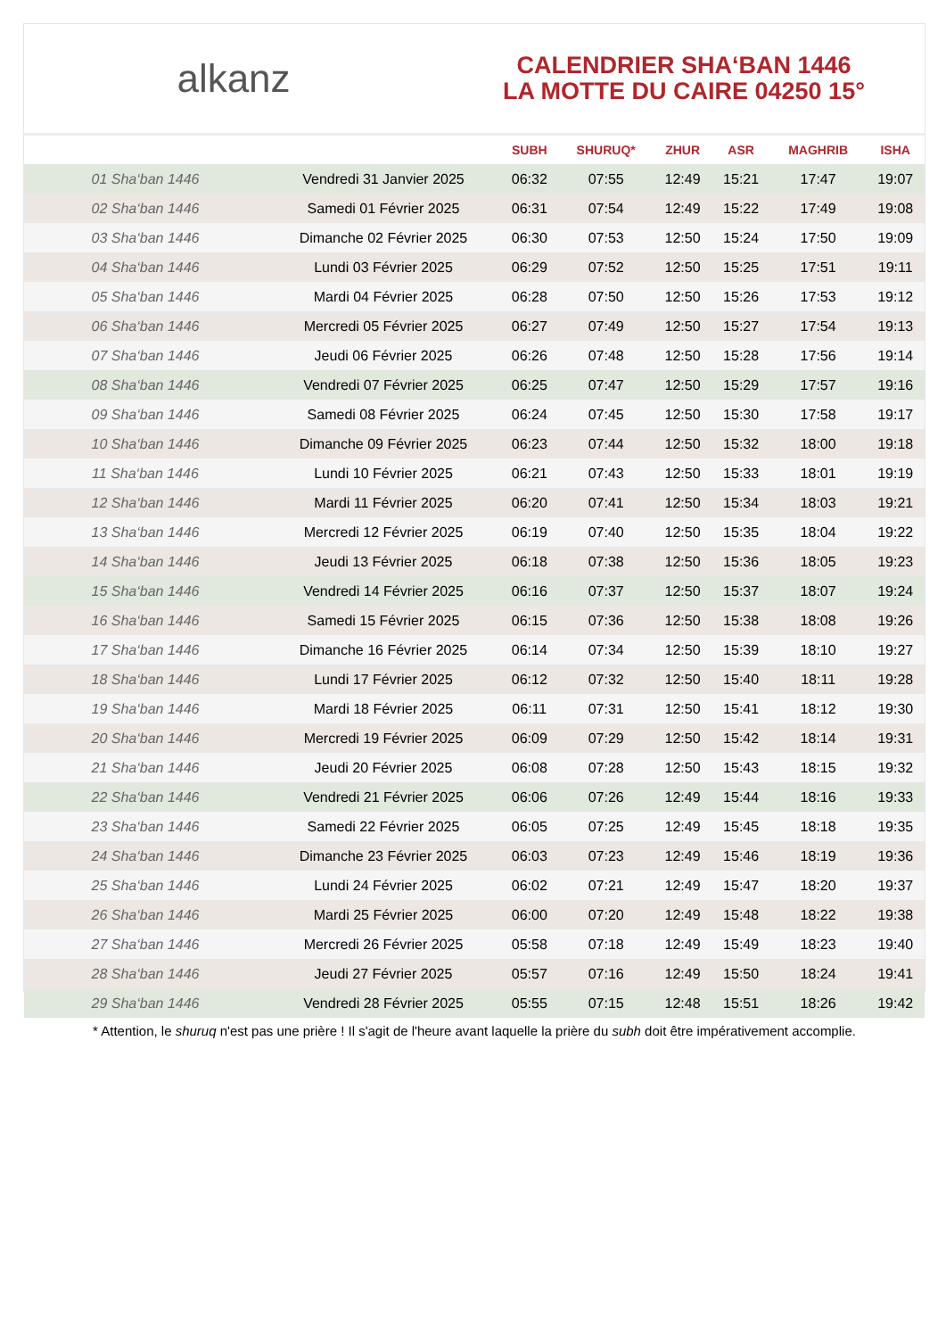alkanz
CALENDRIER SHA‘BAN 1446
LA MOTTE DU CAIRE 04250 15°
| | | SUBH | SHURUQ* | ZHUR | ASR | MAGHRIB | ISHA |
| --- | --- | --- | --- | --- | --- | --- | --- |
| 01 Sha‘ban 1446 | Vendredi 31 Janvier 2025 | 06:32 | 07:55 | 12:49 | 15:21 | 17:47 | 19:07 |
| 02 Sha‘ban 1446 | Samedi 01 Février 2025 | 06:31 | 07:54 | 12:49 | 15:22 | 17:49 | 19:08 |
| 03 Sha‘ban 1446 | Dimanche 02 Février 2025 | 06:30 | 07:53 | 12:50 | 15:24 | 17:50 | 19:09 |
| 04 Sha‘ban 1446 | Lundi 03 Février 2025 | 06:29 | 07:52 | 12:50 | 15:25 | 17:51 | 19:11 |
| 05 Sha‘ban 1446 | Mardi 04 Février 2025 | 06:28 | 07:50 | 12:50 | 15:26 | 17:53 | 19:12 |
| 06 Sha‘ban 1446 | Mercredi 05 Février 2025 | 06:27 | 07:49 | 12:50 | 15:27 | 17:54 | 19:13 |
| 07 Sha‘ban 1446 | Jeudi 06 Février 2025 | 06:26 | 07:48 | 12:50 | 15:28 | 17:56 | 19:14 |
| 08 Sha‘ban 1446 | Vendredi 07 Février 2025 | 06:25 | 07:47 | 12:50 | 15:29 | 17:57 | 19:16 |
| 09 Sha‘ban 1446 | Samedi 08 Février 2025 | 06:24 | 07:45 | 12:50 | 15:30 | 17:58 | 19:17 |
| 10 Sha‘ban 1446 | Dimanche 09 Février 2025 | 06:23 | 07:44 | 12:50 | 15:32 | 18:00 | 19:18 |
| 11 Sha‘ban 1446 | Lundi 10 Février 2025 | 06:21 | 07:43 | 12:50 | 15:33 | 18:01 | 19:19 |
| 12 Sha‘ban 1446 | Mardi 11 Février 2025 | 06:20 | 07:41 | 12:50 | 15:34 | 18:03 | 19:21 |
| 13 Sha‘ban 1446 | Mercredi 12 Février 2025 | 06:19 | 07:40 | 12:50 | 15:35 | 18:04 | 19:22 |
| 14 Sha‘ban 1446 | Jeudi 13 Février 2025 | 06:18 | 07:38 | 12:50 | 15:36 | 18:05 | 19:23 |
| 15 Sha‘ban 1446 | Vendredi 14 Février 2025 | 06:16 | 07:37 | 12:50 | 15:37 | 18:07 | 19:24 |
| 16 Sha‘ban 1446 | Samedi 15 Février 2025 | 06:15 | 07:36 | 12:50 | 15:38 | 18:08 | 19:26 |
| 17 Sha‘ban 1446 | Dimanche 16 Février 2025 | 06:14 | 07:34 | 12:50 | 15:39 | 18:10 | 19:27 |
| 18 Sha‘ban 1446 | Lundi 17 Février 2025 | 06:12 | 07:32 | 12:50 | 15:40 | 18:11 | 19:28 |
| 19 Sha‘ban 1446 | Mardi 18 Février 2025 | 06:11 | 07:31 | 12:50 | 15:41 | 18:12 | 19:30 |
| 20 Sha‘ban 1446 | Mercredi 19 Février 2025 | 06:09 | 07:29 | 12:50 | 15:42 | 18:14 | 19:31 |
| 21 Sha‘ban 1446 | Jeudi 20 Février 2025 | 06:08 | 07:28 | 12:50 | 15:43 | 18:15 | 19:32 |
| 22 Sha‘ban 1446 | Vendredi 21 Février 2025 | 06:06 | 07:26 | 12:49 | 15:44 | 18:16 | 19:33 |
| 23 Sha‘ban 1446 | Samedi 22 Février 2025 | 06:05 | 07:25 | 12:49 | 15:45 | 18:18 | 19:35 |
| 24 Sha‘ban 1446 | Dimanche 23 Février 2025 | 06:03 | 07:23 | 12:49 | 15:46 | 18:19 | 19:36 |
| 25 Sha‘ban 1446 | Lundi 24 Février 2025 | 06:02 | 07:21 | 12:49 | 15:47 | 18:20 | 19:37 |
| 26 Sha‘ban 1446 | Mardi 25 Février 2025 | 06:00 | 07:20 | 12:49 | 15:48 | 18:22 | 19:38 |
| 27 Sha‘ban 1446 | Mercredi 26 Février 2025 | 05:58 | 07:18 | 12:49 | 15:49 | 18:23 | 19:40 |
| 28 Sha‘ban 1446 | Jeudi 27 Février 2025 | 05:57 | 07:16 | 12:49 | 15:50 | 18:24 | 19:41 |
| 29 Sha‘ban 1446 | Vendredi 28 Février 2025 | 05:55 | 07:15 | 12:48 | 15:51 | 18:26 | 19:42 |
* Attention, le shuruq n'est pas une prière ! Il s'agit de l'heure avant laquelle la prière du subh doit être impérativement accomplie.